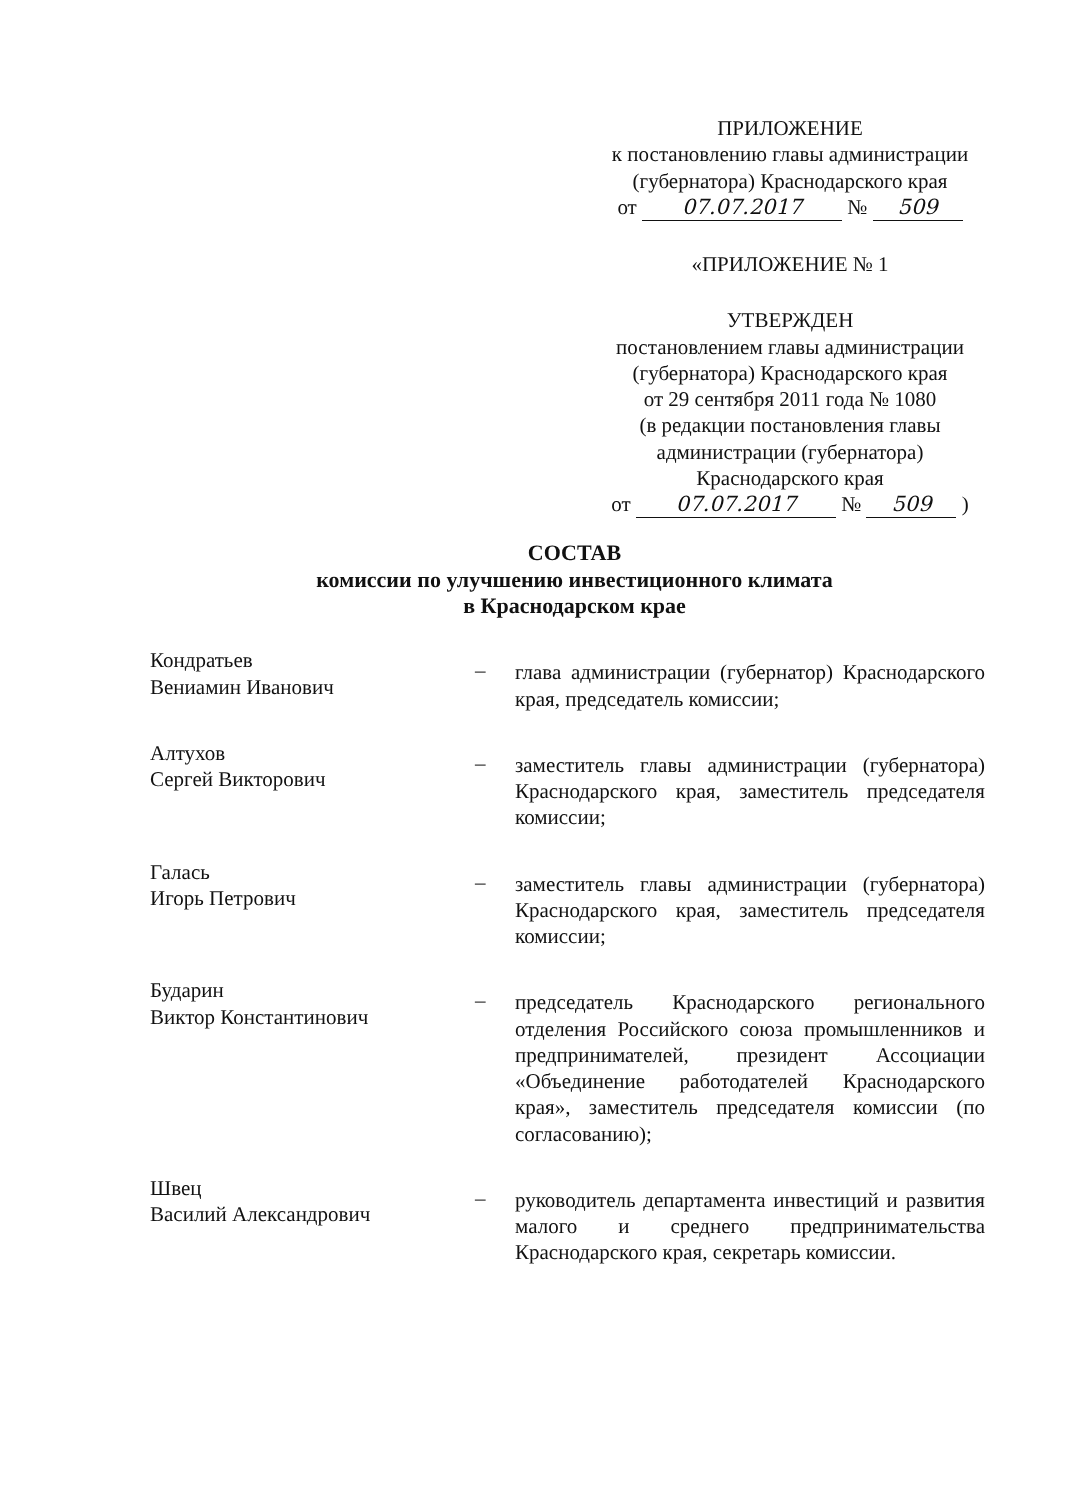ПРИЛОЖЕНИЕ
к постановлению главы администрации
(губернатора) Краснодарского края
от 07.07.2017 № 509
«ПРИЛОЖЕНИЕ № 1
УТВЕРЖДЕН
постановлением главы администрации
(губернатора) Краснодарского края
от 29 сентября 2011 года № 1080
(в редакции постановления главы
администрации (губернатора)
Краснодарского края
от 07.07.2017 № 509 )
СОСТАВ
комиссии по улучшению инвестиционного климата
в Краснодарском крае
Кондратьев
Вениамин Иванович
– глава администрации (губернатор) Краснодарского края, председатель комиссии;
Алтухов
Сергей Викторович
– заместитель главы администрации (губернатора) Краснодарского края, заместитель председателя комиссии;
Галась
Игорь Петрович
– заместитель главы администрации (губернатора) Краснодарского края, заместитель председателя комиссии;
Бударин
Виктор Константинович
– председатель Краснодарского регионального отделения Российского союза промышленников и предпринимателей, президент Ассоциации «Объединение работодателей Краснодарского края», заместитель председателя комиссии (по согласованию);
Швец
Василий Александрович
– руководитель департамента инвестиций и развития малого и среднего предпринимательства Краснодарского края, секретарь комиссии.